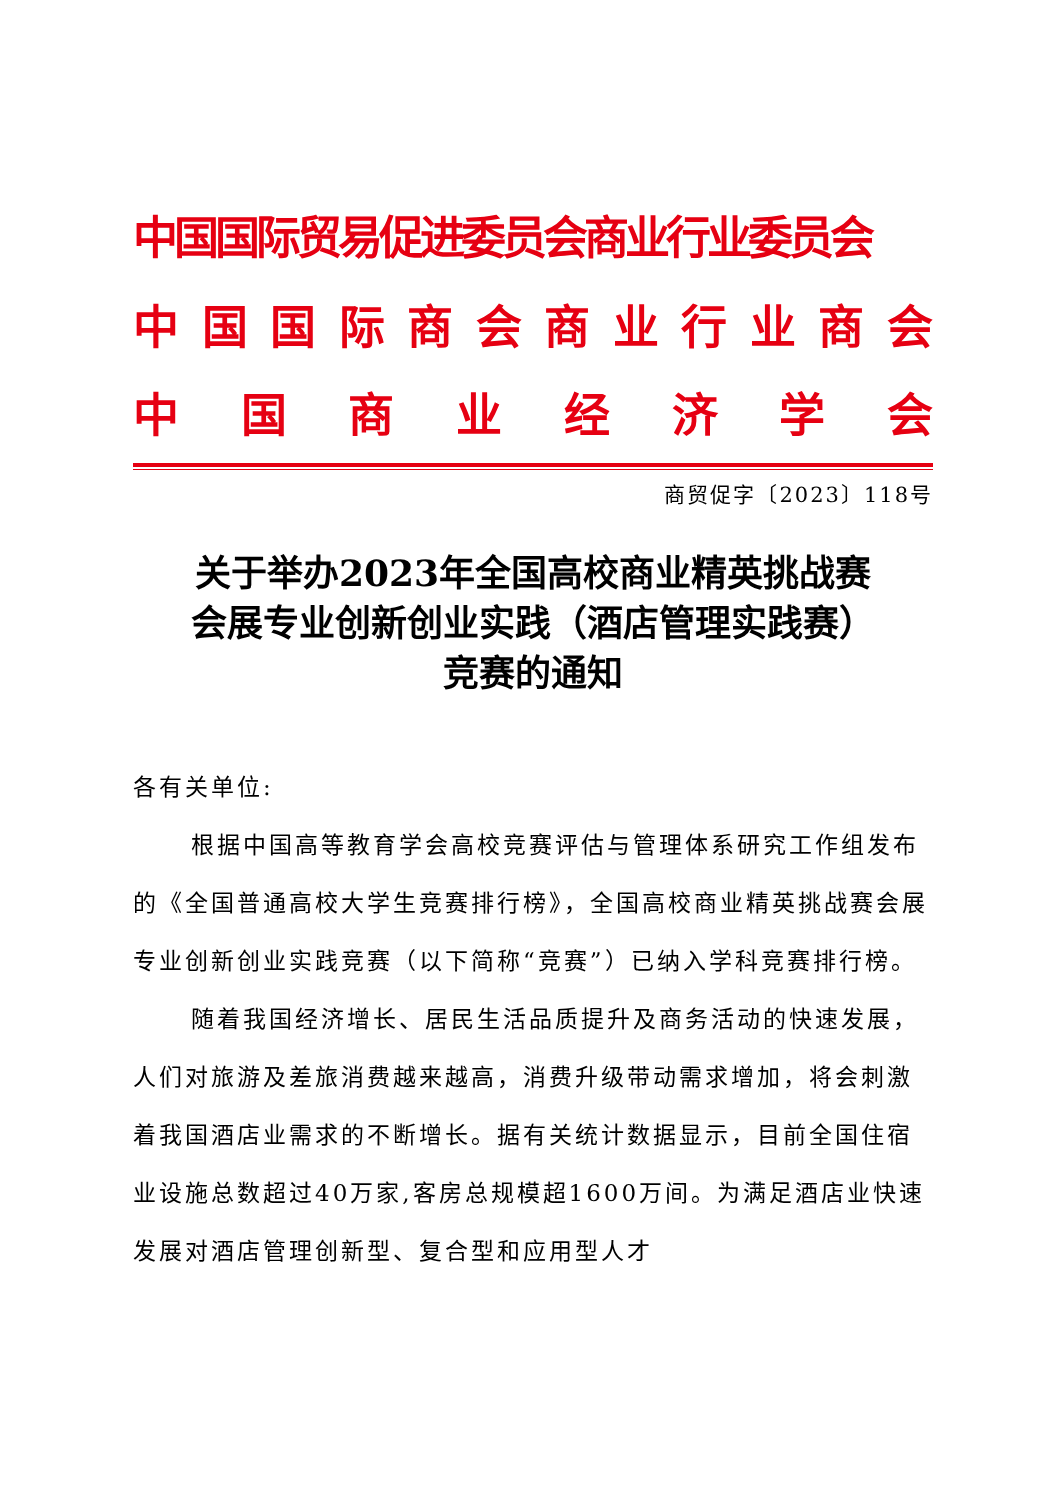中国国际贸易促进委员会商业行业委员会
中国国际商会商业行业商会
中国商业经济学会
商贸促字〔2023〕118号
关于举办2023年全国高校商业精英挑战赛
会展专业创新创业实践（酒店管理实践赛）
竞赛的通知
各有关单位:
根据中国高等教育学会高校竞赛评估与管理体系研究工作组发布的《全国普通高校大学生竞赛排行榜》，全国高校商业精英挑战赛会展专业创新创业实践竞赛（以下简称“竞赛”）已纳入学科竞赛排行榜。
随着我国经济增长、居民生活品质提升及商务活动的快速发展，人们对旅游及差旅消费越来越高，消费升级带动需求增加，将会刺激着我国酒店业需求的不断增长。据有关统计数据显示，目前全国住宿业设施总数超过40万家,客房总规模超1600万间。为满足酒店业快速发展对酒店管理创新型、复合型和应用型人才